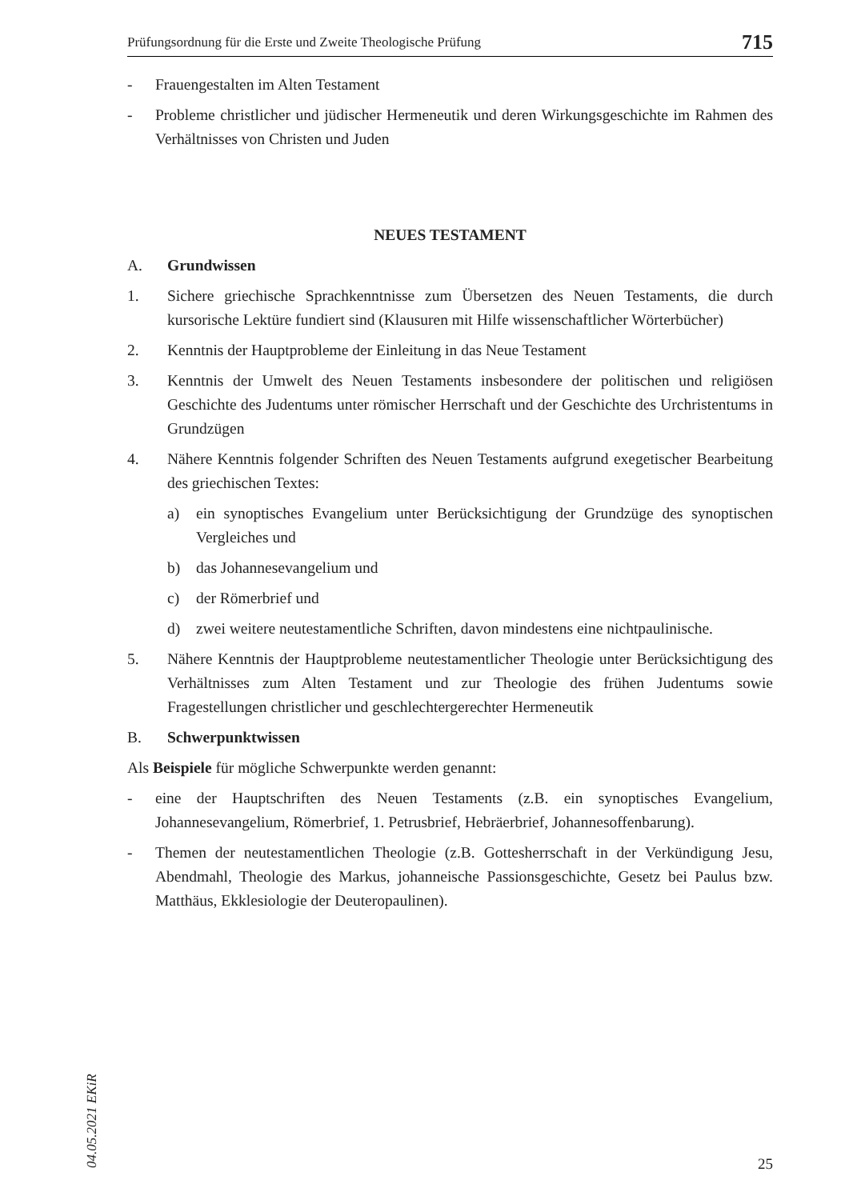Prüfungsordnung für die Erste und Zweite Theologische Prüfung 715
- Frauengestalten im Alten Testament
- Probleme christlicher und jüdischer Hermeneutik und deren Wirkungsgeschichte im Rahmen des Verhältnisses von Christen und Juden
NEUES TESTAMENT
A. Grundwissen
1. Sichere griechische Sprachkenntnisse zum Übersetzen des Neuen Testaments, die durch kursorische Lektüre fundiert sind (Klausuren mit Hilfe wissenschaftlicher Wörterbücher)
2. Kenntnis der Hauptprobleme der Einleitung in das Neue Testament
3. Kenntnis der Umwelt des Neuen Testaments insbesondere der politischen und religiösen Geschichte des Judentums unter römischer Herrschaft und der Geschichte des Urchristentums in Grundzügen
4. Nähere Kenntnis folgender Schriften des Neuen Testaments aufgrund exegetischer Bearbeitung des griechischen Textes:
a) ein synoptisches Evangelium unter Berücksichtigung der Grundzüge des synoptischen Vergleiches und
b) das Johannesevangelium und
c) der Römerbrief und
d) zwei weitere neutestamentliche Schriften, davon mindestens eine nichtpaulinische.
5. Nähere Kenntnis der Hauptprobleme neutestamentlicher Theologie unter Berücksichtigung des Verhältnisses zum Alten Testament und zur Theologie des frühen Judentums sowie Fragestellungen christlicher und geschlechtergerechter Hermeneutik
B. Schwerpunktwissen
Als Beispiele für mögliche Schwerpunkte werden genannt:
- eine der Hauptschriften des Neuen Testaments (z.B. ein synoptisches Evangelium, Johannesevangelium, Römerbrief, 1. Petrusbrief, Hebräerbrief, Johannesoffenbarung).
- Themen der neutestamentlichen Theologie (z.B. Gottesherrschaft in der Verkündigung Jesu, Abendmahl, Theologie des Markus, johanneische Passionsgeschichte, Gesetz bei Paulus bzw. Matthäus, Ekklesiologie der Deuteropaulinen).
04.05.2021 EKiR
25